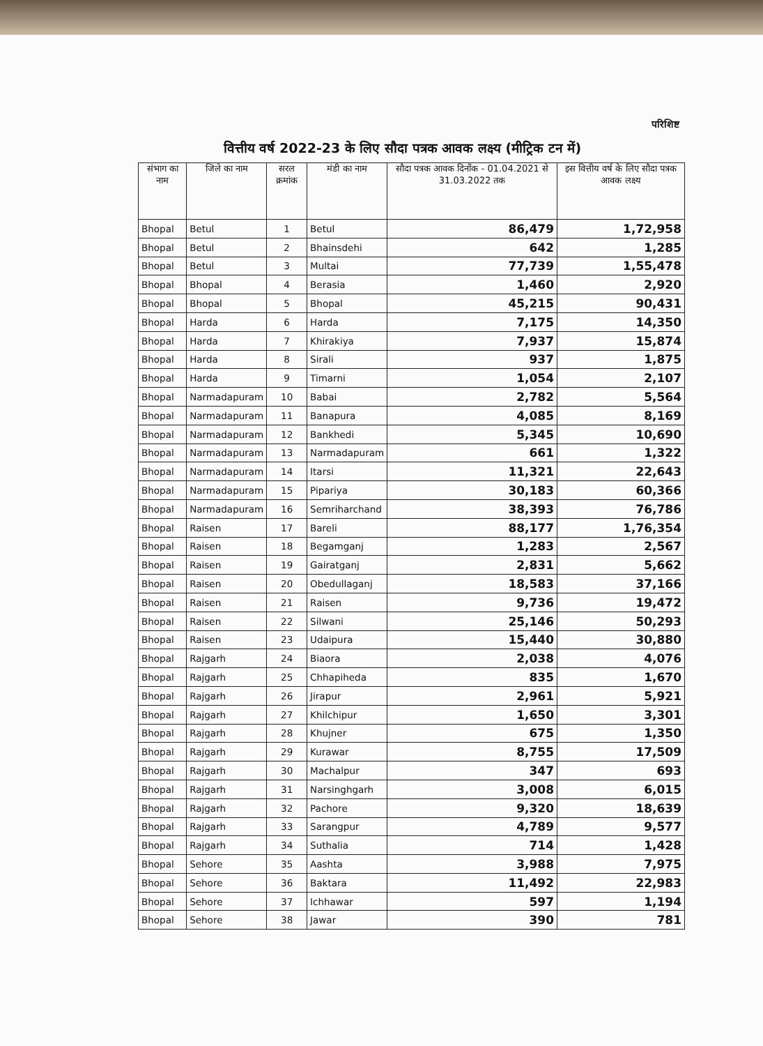परिशिष्ट
वित्तीय वर्ष 2022-23 के लिए सौदा पत्रक आवक लक्ष्य (मीट्रिक टन में)
| संभाग का नाम | जिले का नाम | सरल क्रमांक | मंडी का नाम | सौदा पत्रक आवक दिनाँक - 01.04.2021 से 31.03.2022 तक | इस वित्तीय वर्ष के लिए सौदा पत्रक आवक लक्ष्य |
| --- | --- | --- | --- | --- | --- |
| Bhopal | Betul | 1 | Betul | 86,479 | 1,72,958 |
| Bhopal | Betul | 2 | Bhainsdehi | 642 | 1,285 |
| Bhopal | Betul | 3 | Multai | 77,739 | 1,55,478 |
| Bhopal | Bhopal | 4 | Berasia | 1,460 | 2,920 |
| Bhopal | Bhopal | 5 | Bhopal | 45,215 | 90,431 |
| Bhopal | Harda | 6 | Harda | 7,175 | 14,350 |
| Bhopal | Harda | 7 | Khirakiya | 7,937 | 15,874 |
| Bhopal | Harda | 8 | Sirali | 937 | 1,875 |
| Bhopal | Harda | 9 | Timarni | 1,054 | 2,107 |
| Bhopal | Narmadapuram | 10 | Babai | 2,782 | 5,564 |
| Bhopal | Narmadapuram | 11 | Banapura | 4,085 | 8,169 |
| Bhopal | Narmadapuram | 12 | Bankhedi | 5,345 | 10,690 |
| Bhopal | Narmadapuram | 13 | Narmadapuram | 661 | 1,322 |
| Bhopal | Narmadapuram | 14 | Itarsi | 11,321 | 22,643 |
| Bhopal | Narmadapuram | 15 | Pipariya | 30,183 | 60,366 |
| Bhopal | Narmadapuram | 16 | Semriharchand | 38,393 | 76,786 |
| Bhopal | Raisen | 17 | Bareli | 88,177 | 1,76,354 |
| Bhopal | Raisen | 18 | Begamganj | 1,283 | 2,567 |
| Bhopal | Raisen | 19 | Gairatganj | 2,831 | 5,662 |
| Bhopal | Raisen | 20 | Obedullaganj | 18,583 | 37,166 |
| Bhopal | Raisen | 21 | Raisen | 9,736 | 19,472 |
| Bhopal | Raisen | 22 | Silwani | 25,146 | 50,293 |
| Bhopal | Raisen | 23 | Udaipura | 15,440 | 30,880 |
| Bhopal | Rajgarh | 24 | Biaora | 2,038 | 4,076 |
| Bhopal | Rajgarh | 25 | Chhapiheda | 835 | 1,670 |
| Bhopal | Rajgarh | 26 | Jirapur | 2,961 | 5,921 |
| Bhopal | Rajgarh | 27 | Khilchipur | 1,650 | 3,301 |
| Bhopal | Rajgarh | 28 | Khujner | 675 | 1,350 |
| Bhopal | Rajgarh | 29 | Kurawar | 8,755 | 17,509 |
| Bhopal | Rajgarh | 30 | Machalpur | 347 | 693 |
| Bhopal | Rajgarh | 31 | Narsinghgarh | 3,008 | 6,015 |
| Bhopal | Rajgarh | 32 | Pachore | 9,320 | 18,639 |
| Bhopal | Rajgarh | 33 | Sarangpur | 4,789 | 9,577 |
| Bhopal | Rajgarh | 34 | Suthalia | 714 | 1,428 |
| Bhopal | Sehore | 35 | Aashta | 3,988 | 7,975 |
| Bhopal | Sehore | 36 | Baktara | 11,492 | 22,983 |
| Bhopal | Sehore | 37 | Ichhawar | 597 | 1,194 |
| Bhopal | Sehore | 38 | Jawar | 390 | 781 |